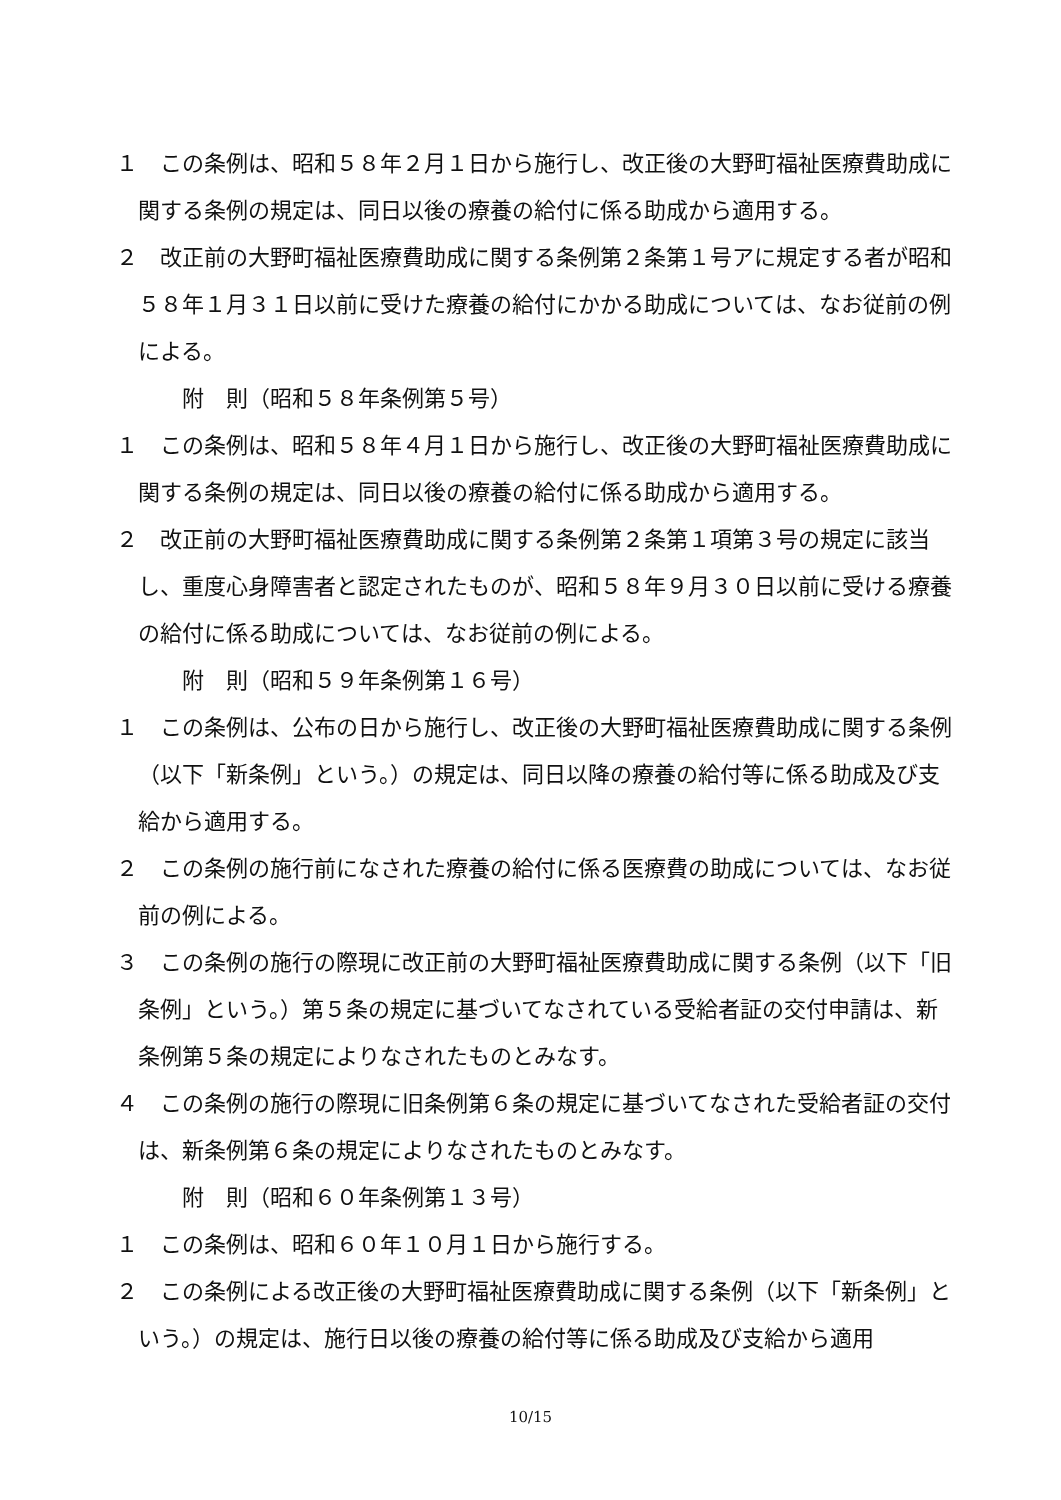１　この条例は、昭和５８年２月１日から施行し、改正後の大野町福祉医療費助成に関する条例の規定は、同日以後の療養の給付に係る助成から適用する。
２　改正前の大野町福祉医療費助成に関する条例第２条第１号アに規定する者が昭和５８年１月３１日以前に受けた療養の給付にかかる助成については、なお従前の例による。
附　則（昭和５８年条例第５号）
１　この条例は、昭和５８年４月１日から施行し、改正後の大野町福祉医療費助成に関する条例の規定は、同日以後の療養の給付に係る助成から適用する。
２　改正前の大野町福祉医療費助成に関する条例第２条第１項第３号の規定に該当し、重度心身障害者と認定されたものが、昭和５８年９月３０日以前に受ける療養の給付に係る助成については、なお従前の例による。
附　則（昭和５９年条例第１６号）
１　この条例は、公布の日から施行し、改正後の大野町福祉医療費助成に関する条例（以下「新条例」という。）の規定は、同日以降の療養の給付等に係る助成及び支給から適用する。
２　この条例の施行前になされた療養の給付に係る医療費の助成については、なお従前の例による。
３　この条例の施行の際現に改正前の大野町福祉医療費助成に関する条例（以下「旧条例」という。）第５条の規定に基づいてなされている受給者証の交付申請は、新条例第５条の規定によりなされたものとみなす。
４　この条例の施行の際現に旧条例第６条の規定に基づいてなされた受給者証の交付は、新条例第６条の規定によりなされたものとみなす。
附　則（昭和６０年条例第１３号）
１　この条例は、昭和６０年１０月１日から施行する。
２　この条例による改正後の大野町福祉医療費助成に関する条例（以下「新条例」という。）の規定は、施行日以後の療養の給付等に係る助成及び支給から適用
10/15